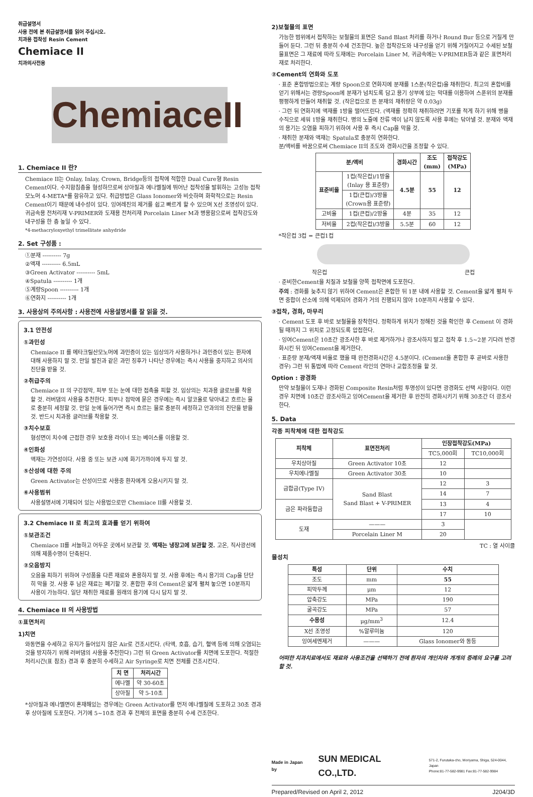취급설명서
사용 전에 본 취급설명서를 읽어 주십시오.
치과용 접착성 Resin Cement
Chemiace II
치과의사전용
ChemiaceII
1. Chemiace II 란?
Chemiace II는 Onlay, Inlay, Crown, Bridge등의 접착에 적합한 Dual Cure형 Resin Cement이다. 수지함침층을 형성하므로써 상아질과 에나멜질에 뛰어난 접착성을 발휘하는 고성능 접착 모노머 4-META*를 함유하고 있다. 취급방법은 Glass Ionomer와 비슷하며 화학적으로는 Resin Cement이기 때문에 내수성이 있다. 잉여레진의 제거를 쉽고 빠르게 할 수 있으며 X선 조영성이 있다. 귀금속용 전처리재 V-PRIMER와 도재용 전처리재 Porcelain Liner M과 병용함으로써 접착강도와 내구성을 한 층 높일 수 있다.
*4-methacryloxyethyl trimellitate anhydride
2. Set 구성품 :
①분재 ---------- 7g
②액재 ---------- 6.5mL
③Green Activator ---------- 5mL
④Spatula ---------- 1개
⑤계량Spoon ---------- 1개
⑥연화지 ---------- 1개
3. 사용상의 주의사항 : 사용전에 사용설명서를 잘 읽을 것.
3.1 안전성
①과민성
Chemiace II 를 메타크릴산모노머에 과민증이 있는 임상의가 사용하거나 과민증이 있는 환자에 대해 사용하지 말 것. 만일 발진과 같은 과민 징후가 나타난 경우에는 즉시 사용을 중지하고 의사의 진단을 받을 것.
②취급주의
Chemiace II 의 구강점막, 피부 또는 눈에 대한 접촉을 피할 것. 임상의는 치과용 글로브를 착용할 것. 러버댐의 사용을 추천한다. 피부나 점막에 묻은 경우에는 즉시 알코올로 닦아내고 흐르는 물로 충분히 세정할 것. 만일 눈에 들어가면 즉시 흐르는 물로 충분히 세정하고 안과의의 진단을 받을 것. 반드시 치과용 글러브를 착용할 것.
③치수보호
형성면이 치수에 근접한 경우 보호용 라이너 또는 베이스를 이용할 것.
④인화성
액재는 가연성이다. 사용 중 또는 보관 시에 화기가까이에 두지 말 것.
⑤산성에 대한 주의
Green Activator는 산성이므로 사용중 환자에게 오음시키지 말 것.
⑥사용범위
사용설명서에 기재되어 있는 사용법으로만 Chemiace II를 사용할 것.
3.2 Chemiace II 로 최고의 효과를 얻기 위하여
①보관조건
Chemiace II를 서늘하고 어두운 곳에서 보관할 것. 액재는 냉장고에 보관할 것. 고온, 직사광선에 의해 제품수명이 단축된다.
②오음방지
오음을 피하기 위하여 구성품을 다른 재료와 혼용하지 말 것. 사용 후에는 즉시 용기의 Cap을 단단히 막을 것. 사용 후 남은 재료는 폐기할 것. 혼합한 후의 Cement은 얇게 펼쳐 놓으면 10분까지 사용이 가능하다. 일단 채취한 재료를 원래의 용기에 다시 담지 말 것.
4. Chemiace II 의 사용방법
①표면처리
1)치면
와동면을 수세하고 유지가 들어있지 않은 Air로 건조시킨다. (타액, 호흡, 습기, 혈액 등에 의해 오염되는 것을 방지하기 위해 러버댐의 사용을 추천한다) 그런 뒤 Green Activator를 치면에 도포한다. 적절한 처리시간(표 참조) 경과 후 충분히 수세하고 Air Syringe로 치면 전체를 건조시킨다.
| 치 면 | 처리시간 |
| --- | --- |
| 에나멜 | 약 30-60초 |
| 상아질 | 약 5-10초 |
*상아질과 에나멜면이 혼재해있는 경우에는 Green Activator를 먼저 에나멜질에 도포하고 30초 경과 후 상아질에 도포한다. 거기에 5~10초 경과 후 전체의 표면을 충분히 수세 건조한다.
2)보철물의 표면
가능한 범위에서 접착하는 보철물의 표면은 Sand Blast 처리를 하거나 Round Bur 등으로 거칠게 만들어 둔다. 그런 뒤 충분히 수세 건조한다. 높은 접착강도와 내구성을 얻기 위해 거칠어지고 수세된 보철물표면은 그 재료에 따라 도재에는 Porcelain Liner M, 귀금속에는 V-PRIMER등과 같은 표면처리재로 처리한다.
②Cement의 연화와 도포
· 표준 혼합방법으로는 계량 Spoon으로 연화지에 분재를 1스푼(작은컵)을 채취한다. 최고의 혼합비를 얻기 위해서는 경량Spoon에 분재가 넘치도록 담고 용기 상부에 있는 막대를 이용하여 스푼위의 분재를 평평하게 만들어 채취할 것. (작은컵으로 뜬 분재의 채취량은 약 0.03g)
· 그런 뒤 연화지에 액재를 1방울 떨어뜨린다. (액재를 정확히 채취하려면 기포를 적게 하기 위해 병을 수직으로 세워 1방울 채취한다. 병의 노즐에 잔류 액이 남지 않도록 사용 후에는 닦아낼 것. 분재와 액재의 용기는 오염을 피하기 위하여 사용 후 즉시 Cap을 막을 것.
· 채취한 분재와 액재는 Spatula로 충분히 연화한다.
분/액비를 바꿈으로써 Chemiace II의 조도와 경화시간을 조정할 수 있다.
| 분/액비 | | 경화시간 | 조도 (mm) | 접착강도 (MPa) |
| --- | --- | --- | --- | --- |
| 표준비율 | 1컵(작은컵)/1방울 (Inlay 용 표준량) | 4.5분 | 55 | 12 |
| | 1컵(큰컵)/3방울 (Crown용 표준량) | | | |
| 고비율 | 1컵(큰컵)/2방울 | 4분 | 35 | 12 |
| 저비율 | 2컵(작은컵)/3방울 | 5.5분 | 60 | 12 |
*작은컵 3컵 = 큰컵1컵
작은컵 큰컵
· 준비한Cement을 치질과 보철물 양쪽 접착면에 도포한다.
주의 : 경화를 늦추지 않기 위하여 Cement은 혼합한 뒤 1분 내에 사용할 것. Cement을 얇게 펼쳐 두면 중합이 산소에 의해 억제되어 경화가 거의 진행되지 않아 10분까지 사용할 수 있다.
③접착, 경화, 마무리
· Cement 도포 후 바로 보철물을 장착한다. 정확하게 위치가 정해진 것을 확인한 후 Cement 이 경화될 때까지 그 위치로 고정되도록 압접한다.
· 잉여Cement은 10초간 광조사한 후 바로 제거하거나 광조사하지 말고 접착 후 1.5~2분 기다려 반경화시킨 뒤 잉여Cement을 제거한다.
· 표준량 분재/액재 비율로 했을 때 완전경화시간은 4.5분이다. (Cement을 혼합한 후 곧바로 사용한 경우) 그런 뒤 통법에 따라 Cement 라인의 연마나 교합조정을 할 것.
Option : 광경화
만약 보철물이 도재나 경화된 Composite Resin처럼 투명성이 있다면 광경화도 선택 사항이다. 이런 경우 치면에 10초간 광조사하고 잉여Cement을 제거한 후 완전히 경화시키기 위해 30초간 더 광조사한다.
5. Data
각종 피착체에 대한 접착강도
| 피착체 | 표면전처리 | 인장접착강도(MPa) | |
| --- | --- | --- | --- |
| | | TC5,000회 | TC10,000회 |
| 우치상아질 | Green Activator 10초 | 12 | |
| 우치에나멜질 | Green Activator 30초 | 10 | |
| 금합금(Type IV) | Sand Blast Sand Blast + V-PRIMER | 12 | 3 |
| | | 14 | 7 |
| 금은 파라듐합금 | | 13 | 4 |
| | | 17 | 10 |
| 도재 | ——— | 3 | |
| | Porcelain Liner M | 20 | |
TC : 열 사이클
물성치
| 특성 | 단위 | 수치 |
| --- | --- | --- |
| 조도 | mm | 55 |
| 피막두께 | μm | 12 |
| 압축강도 | MPa | 190 |
| 굴곡강도 | MPa | 57 |
| 수용성 | μg/mm<sup>3</sup> | 12.4 |
| X선 조영성 | %알루미늄 | 120 |
| 잉여세멘제거 | ——— | Glass Ionomer와 동등 |
어떠한 치과치료에서도 재료와 사용조건을 선택하기 전에 환자의 개인차와 개개의 증례의 요구를 고려할 것.
Made in Japan by SUN MEDICAL CO.,LTD. 571-2, Furutaka-cho, Moriyama, Shiga, 524-0044, Japan
Phone:81-77-582-9981 Fax:81-77-582-9984
Prepared/Revised on April 2, 2012 J204/3D